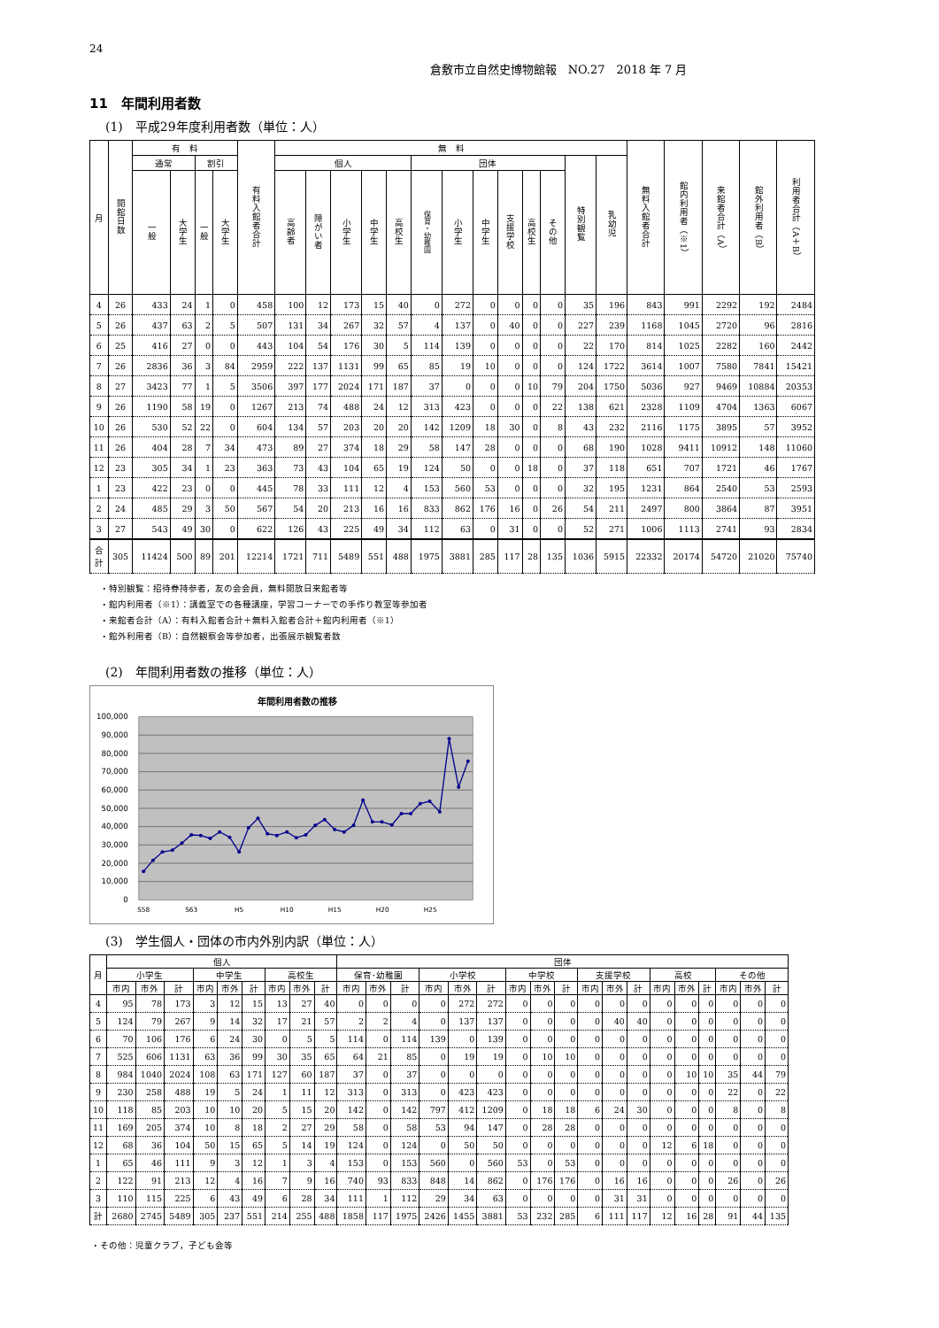24
倉敷市立自然史博物館報　NO.27　2018 年 7 月
11　年間利用者数
(1)　平成29年度利用者数（単位：人）
| 月 | 開館日数 | 有 料 | | | | 有料入館者合計 | 無 料 | | | | | | | | | | | | | 無料入館者合計 | 館内利用者（※1） | 来館者合計（A） | 館外利用者（B） | 利用者合計（A＋B） |
| --- | --- | --- | --- | --- | --- | --- | --- | --- | --- | --- | --- | --- | --- | --- | --- | --- | --- | --- | --- | --- | --- | --- | --- | --- |
| | | 通常 | | 割引 | | | 個人 | | | | | 団体 | | | | | | 特別観覧 | 乳幼児 | | | | | |
| | | 一般 | 大学生 | 一般 | 大学生 | | 高齢者 | 障がい者 | 小学生 | 中学生 | 高校生 | 保育・幼稚園 | 小学生 | 中学生 | 支援学校 | 高校生 | その他 | | | | | | | |
| 4 | 26 | 433 | 24 | 1 | 0 | 458 | 100 | 12 | 173 | 15 | 40 | 0 | 272 | 0 | 0 | 0 | 0 | 35 | 196 | 843 | 991 | 2292 | 192 | 2484 |
| 5 | 26 | 437 | 63 | 2 | 5 | 507 | 131 | 34 | 267 | 32 | 57 | 4 | 137 | 0 | 40 | 0 | 0 | 227 | 239 | 1168 | 1045 | 2720 | 96 | 2816 |
| 6 | 25 | 416 | 27 | 0 | 0 | 443 | 104 | 54 | 176 | 30 | 5 | 114 | 139 | 0 | 0 | 0 | 0 | 22 | 170 | 814 | 1025 | 2282 | 160 | 2442 |
| 7 | 26 | 2836 | 36 | 3 | 84 | 2959 | 222 | 137 | 1131 | 99 | 65 | 85 | 19 | 10 | 0 | 0 | 0 | 124 | 1722 | 3614 | 1007 | 7580 | 7841 | 15421 |
| 8 | 27 | 3423 | 77 | 1 | 5 | 3506 | 397 | 177 | 2024 | 171 | 187 | 37 | 0 | 0 | 0 | 10 | 79 | 204 | 1750 | 5036 | 927 | 9469 | 10884 | 20353 |
| 9 | 26 | 1190 | 58 | 19 | 0 | 1267 | 213 | 74 | 488 | 24 | 12 | 313 | 423 | 0 | 0 | 0 | 22 | 138 | 621 | 2328 | 1109 | 4704 | 1363 | 6067 |
| 10 | 26 | 530 | 52 | 22 | 0 | 604 | 134 | 57 | 203 | 20 | 20 | 142 | 1209 | 18 | 30 | 0 | 8 | 43 | 232 | 2116 | 1175 | 3895 | 57 | 3952 |
| 11 | 26 | 404 | 28 | 7 | 34 | 473 | 89 | 27 | 374 | 18 | 29 | 58 | 147 | 28 | 0 | 0 | 0 | 68 | 190 | 1028 | 9411 | 10912 | 148 | 11060 |
| 12 | 23 | 305 | 34 | 1 | 23 | 363 | 73 | 43 | 104 | 65 | 19 | 124 | 50 | 0 | 0 | 18 | 0 | 37 | 118 | 651 | 707 | 1721 | 46 | 1767 |
| 1 | 23 | 422 | 23 | 0 | 0 | 445 | 78 | 33 | 111 | 12 | 4 | 153 | 560 | 53 | 0 | 0 | 0 | 32 | 195 | 1231 | 864 | 2540 | 53 | 2593 |
| 2 | 24 | 485 | 29 | 3 | 50 | 567 | 54 | 20 | 213 | 16 | 16 | 833 | 862 | 176 | 16 | 0 | 26 | 54 | 211 | 2497 | 800 | 3864 | 87 | 3951 |
| 3 | 27 | 543 | 49 | 30 | 0 | 622 | 126 | 43 | 225 | 49 | 34 | 112 | 63 | 0 | 31 | 0 | 0 | 52 | 271 | 1006 | 1113 | 2741 | 93 | 2834 |
| 合 計 | 305 | 11424 | 500 | 89 | 201 | 12214 | 1721 | 711 | 5489 | 551 | 488 | 1975 | 3881 | 285 | 117 | 28 | 135 | 1036 | 5915 | 22332 | 20174 | 54720 | 21020 | 75740 |
・特別観覧：招待券持参者，友の会会員，無料開放日来館者等
・館内利用者（※1）：講義室での各種講座，学習コーナーでの手作り教室等参加者
・来館者合計（A）：有料入館者合計＋無料入館者合計＋館内利用者（※1）
・館外利用者（B）：自然観察会等参加者，出張展示観覧者数
(2)　年間利用者数の推移（単位：人）
年間利用者数の推移
100,000
90,000
80,000
70,000
60,000
50,000
40,000
30,000
20,000
10,000
0
S58
S63
H5
H10
H15
H20
H25
(3)　学生個人・団体の市内外別内訳（単位：人）
| 月 | 個人 | | | | | | | | | 団体 | | | | | | | | | | | | | | | | | |
| --- | --- | --- | --- | --- | --- | --- | --- | --- | --- | --- | --- | --- | --- | --- | --- | --- | --- | --- | --- | --- | --- | --- | --- | --- | --- | --- | --- |
| | 小学生 | | | 中学生 | | | 高校生 | | | 保育･幼稚園 | | | 小学校 | | | 中学校 | | | 支援学校 | | | 高校 | | | その他 | | |
| | 市内 | 市外 | 計 | 市内 | 市外 | 計 | 市内 | 市外 | 計 | 市内 | 市外 | 計 | 市内 | 市外 | 計 | 市内 | 市外 | 計 | 市内 | 市外 | 計 | 市内 | 市外 | 計 | 市内 | 市外 | 計 |
| 4 | 95 | 78 | 173 | 3 | 12 | 15 | 13 | 27 | 40 | 0 | 0 | 0 | 0 | 272 | 272 | 0 | 0 | 0 | 0 | 0 | 0 | 0 | 0 | 0 | 0 | 0 | 0 |
| 5 | 124 | 79 | 267 | 9 | 14 | 32 | 17 | 21 | 57 | 2 | 2 | 4 | 0 | 137 | 137 | 0 | 0 | 0 | 0 | 40 | 40 | 0 | 0 | 0 | 0 | 0 | 0 |
| 6 | 70 | 106 | 176 | 6 | 24 | 30 | 0 | 5 | 5 | 114 | 0 | 114 | 139 | 0 | 139 | 0 | 0 | 0 | 0 | 0 | 0 | 0 | 0 | 0 | 0 | 0 | 0 |
| 7 | 525 | 606 | 1131 | 63 | 36 | 99 | 30 | 35 | 65 | 64 | 21 | 85 | 0 | 19 | 19 | 0 | 10 | 10 | 0 | 0 | 0 | 0 | 0 | 0 | 0 | 0 | 0 |
| 8 | 984 | 1040 | 2024 | 108 | 63 | 171 | 127 | 60 | 187 | 37 | 0 | 37 | 0 | 0 | 0 | 0 | 0 | 0 | 0 | 0 | 0 | 0 | 10 | 10 | 35 | 44 | 79 |
| 9 | 230 | 258 | 488 | 19 | 5 | 24 | 1 | 11 | 12 | 313 | 0 | 313 | 0 | 423 | 423 | 0 | 0 | 0 | 0 | 0 | 0 | 0 | 0 | 0 | 22 | 0 | 22 |
| 10 | 118 | 85 | 203 | 10 | 10 | 20 | 5 | 15 | 20 | 142 | 0 | 142 | 797 | 412 | 1209 | 0 | 18 | 18 | 6 | 24 | 30 | 0 | 0 | 0 | 8 | 0 | 8 |
| 11 | 169 | 205 | 374 | 10 | 8 | 18 | 2 | 27 | 29 | 58 | 0 | 58 | 53 | 94 | 147 | 0 | 28 | 28 | 0 | 0 | 0 | 0 | 0 | 0 | 0 | 0 | 0 |
| 12 | 68 | 36 | 104 | 50 | 15 | 65 | 5 | 14 | 19 | 124 | 0 | 124 | 0 | 50 | 50 | 0 | 0 | 0 | 0 | 0 | 0 | 12 | 6 | 18 | 0 | 0 | 0 |
| 1 | 65 | 46 | 111 | 9 | 3 | 12 | 1 | 3 | 4 | 153 | 0 | 153 | 560 | 0 | 560 | 53 | 0 | 53 | 0 | 0 | 0 | 0 | 0 | 0 | 0 | 0 | 0 |
| 2 | 122 | 91 | 213 | 12 | 4 | 16 | 7 | 9 | 16 | 740 | 93 | 833 | 848 | 14 | 862 | 0 | 176 | 176 | 0 | 16 | 16 | 0 | 0 | 0 | 26 | 0 | 26 |
| 3 | 110 | 115 | 225 | 6 | 43 | 49 | 6 | 28 | 34 | 111 | 1 | 112 | 29 | 34 | 63 | 0 | 0 | 0 | 0 | 31 | 31 | 0 | 0 | 0 | 0 | 0 | 0 |
| 計 | 2680 | 2745 | 5489 | 305 | 237 | 551 | 214 | 255 | 488 | 1858 | 117 | 1975 | 2426 | 1455 | 3881 | 53 | 232 | 285 | 6 | 111 | 117 | 12 | 16 | 28 | 91 | 44 | 135 |
・その他：児童クラブ，子ども会等